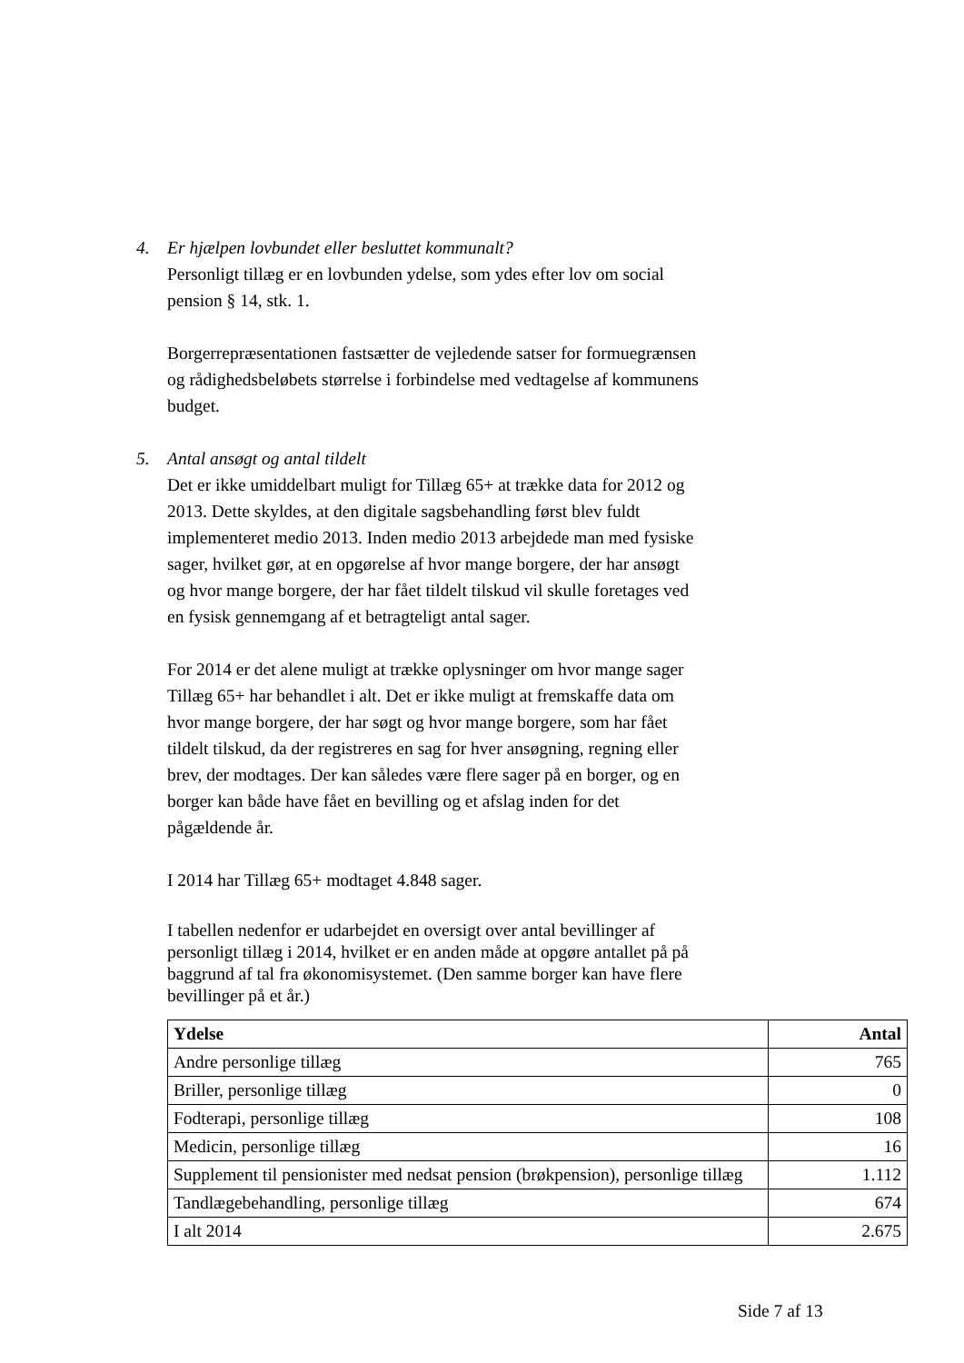4. Er hjælpen lovbundet eller besluttet kommunalt?
Personligt tillæg er en lovbunden ydelse, som ydes efter lov om social pension § 14, stk. 1.
Borgerrepræsentationen fastsætter de vejledende satser for formuegrænsen og rådighedsbeløbets størrelse i forbindelse med vedtagelse af kommunens budget.
5. Antal ansøgt og antal tildelt
Det er ikke umiddelbart muligt for Tillæg 65+ at trække data for 2012 og 2013. Dette skyldes, at den digitale sagsbehandling først blev fuldt implementeret medio 2013. Inden medio 2013 arbejdede man med fysiske sager, hvilket gør, at en opgørelse af hvor mange borgere, der har ansøgt og hvor mange borgere, der har fået tildelt tilskud vil skulle foretages ved en fysisk gennemgang af et betragteligt antal sager.
For 2014 er det alene muligt at trække oplysninger om hvor mange sager Tillæg 65+ har behandlet i alt. Det er ikke muligt at fremskaffe data om hvor mange borgere, der har søgt og hvor mange borgere, som har fået tildelt tilskud, da der registreres en sag for hver ansøgning, regning eller brev, der modtages. Der kan således være flere sager på en borger, og en borger kan både have fået en bevilling og et afslag inden for det pågældende år.
I 2014 har Tillæg 65+ modtaget 4.848 sager.
I tabellen nedenfor er udarbejdet en oversigt over antal bevillinger af personligt tillæg i 2014, hvilket er en anden måde at opgøre antallet på på baggrund af tal fra økonomisystemet. (Den samme borger kan have flere bevillinger på et år.)
| Ydelse | Antal |
| --- | --- |
| Andre personlige tillæg | 765 |
| Briller, personlige tillæg | 0 |
| Fodterapi, personlige tillæg | 108 |
| Medicin, personlige tillæg | 16 |
| Supplement til pensionister med nedsat pension (brøkpension), personlige tillæg | 1.112 |
| Tandlægebehandling, personlige tillæg | 674 |
| I alt 2014 | 2.675 |
Side 7 af 13